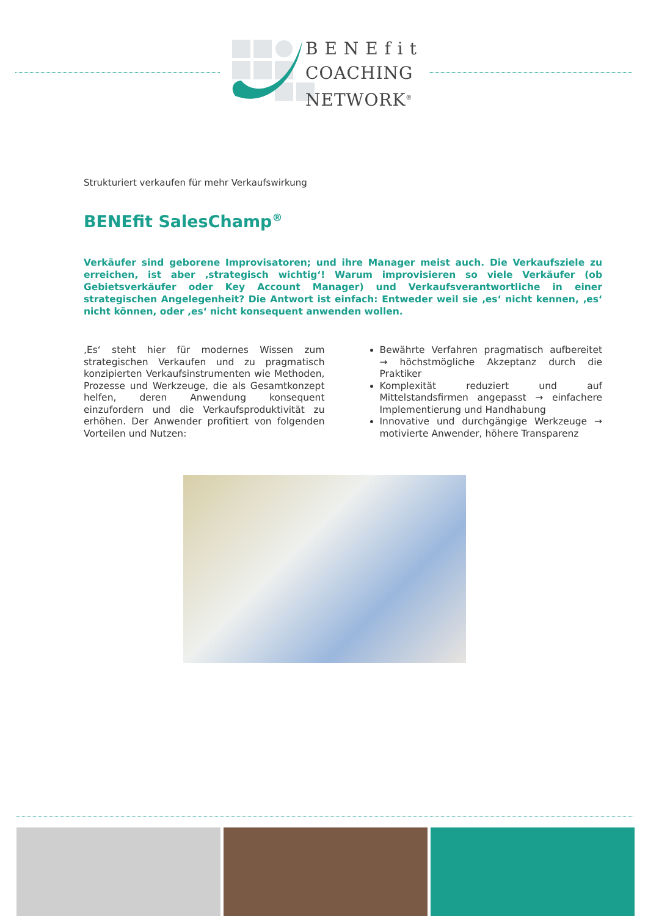B E N E f i t
COACHING
NETWORK<sup>®</sup>
Strukturiert verkaufen für mehr Verkaufswirkung
BENEfit SalesChamp<sup>®</sup>
Verkäufer sind geborene Improvisatoren; und ihre Manager meist auch. Die Verkaufsziele zu erreichen, ist aber ‚strategisch wichtig‘! Warum improvisieren so viele Verkäufer (ob Gebietsverkäufer oder Key Account Manager) und Verkaufsverantwortliche in einer strategischen Angelegenheit? Die Antwort ist einfach: Entweder weil sie ‚es‘ nicht kennen, ‚es‘ nicht können, oder ‚es‘ nicht konsequent anwenden wollen.
‚Es‘ steht hier für modernes Wissen zum strategischen Verkaufen und zu pragmatisch konzipierten Verkaufsinstrumenten wie Methoden, Prozesse und Werkzeuge, die als Gesamtkonzept helfen, deren Anwendung konsequent einzufordern und die Verkaufsproduktivität zu erhöhen. Der Anwender profitiert von folgenden Vorteilen und Nutzen:
Bewährte Verfahren pragmatisch aufbereitet → höchstmögliche Akzeptanz durch die Praktiker
Komplexität reduziert und auf Mittelstandsfirmen angepasst → einfachere Implementierung und Handhabung
Innovative und durchgängige Werkzeuge → motivierte Anwender, höhere Transparenz